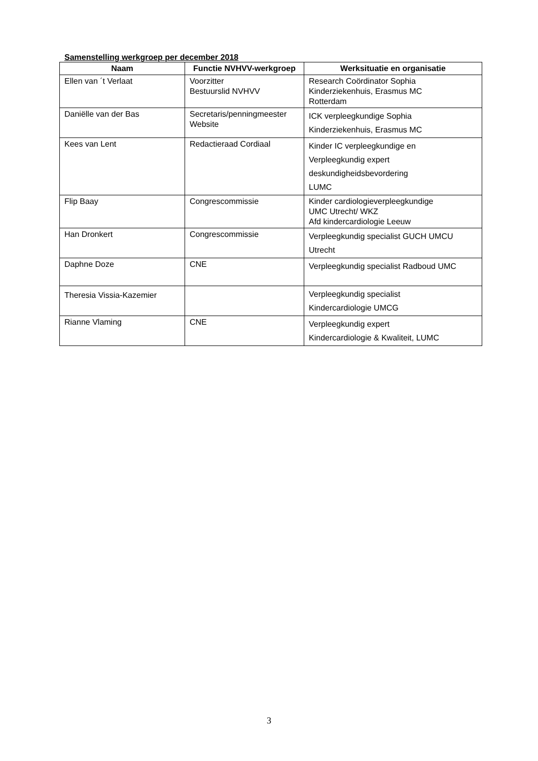Samenstelling werkgroep per december 2018
| Naam | Functie NVHVV-werkgroep | Werksituatie en organisatie |
| --- | --- | --- |
| Ellen van ´t Verlaat | Voorzitter Bestuurslid NVHVV | Research Coördinator Sophia Kinderziekenhuis, Erasmus MC Rotterdam |
| Daniëlle van der Bas | Secretaris/penningmeester Website | ICK verpleegkundige Sophia Kinderziekenhuis, Erasmus MC |
| Kees van Lent | Redactieraad Cordiaal | Kinder IC verpleegkundige en Verpleegkundig expert deskundigheidsbevordering LUMC |
| Flip Baay | Congrescommissie | Kinder cardiologieverpleegkundige UMC Utrecht/ WKZ Afd kindercardiologie Leeuw |
| Han Dronkert | Congrescommissie | Verpleegkundig specialist GUCH UMCU Utrecht |
| Daphne Doze | CNE | Verpleegkundig specialist Radboud UMC |
| Theresia Vissia-Kazemier | | Verpleegkundig specialist Kindercardiologie UMCG |
| Rianne Vlaming | CNE | Verpleegkundig expert Kindercardiologie & Kwaliteit, LUMC |
3